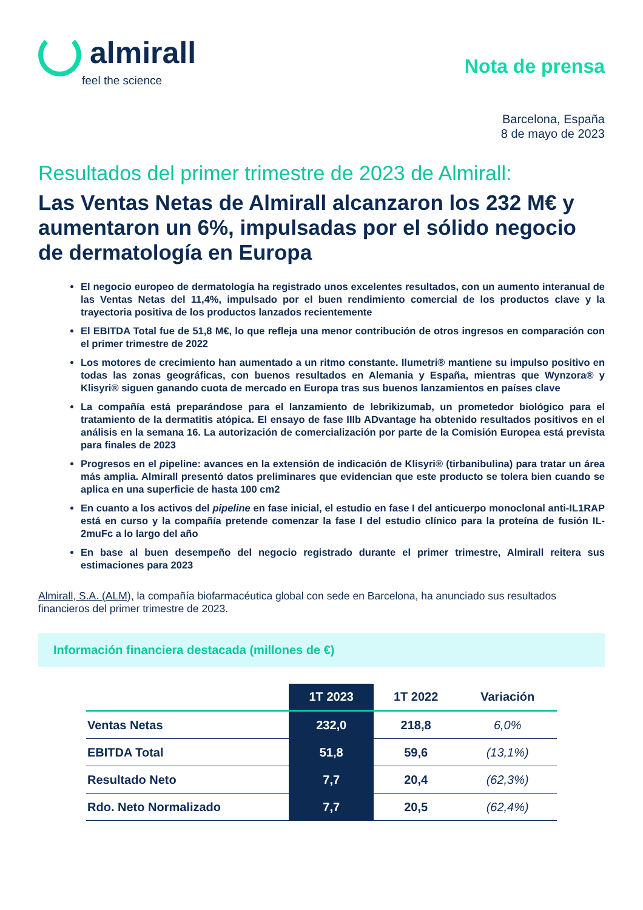almirall
feel the science
Nota de prensa
Barcelona, España
8 de mayo de 2023
Resultados del primer trimestre de 2023 de Almirall:
Las Ventas Netas de Almirall alcanzaron los 232 M€ y aumentaron un 6%, impulsadas por el sólido negocio de dermatología en Europa
El negocio europeo de dermatología ha registrado unos excelentes resultados, con un aumento interanual de las Ventas Netas del 11,4%, impulsado por el buen rendimiento comercial de los productos clave y la trayectoria positiva de los productos lanzados recientemente
El EBITDA Total fue de 51,8 M€, lo que refleja una menor contribución de otros ingresos en comparación con el primer trimestre de 2022
Los motores de crecimiento han aumentado a un ritmo constante. Ilumetri® mantiene su impulso positivo en todas las zonas geográficas, con buenos resultados en Alemania y España, mientras que Wynzora® y Klisyri® siguen ganando cuota de mercado en Europa tras sus buenos lanzamientos en países clave
La compañía está preparándose para el lanzamiento de lebrikizumab, un prometedor biológico para el tratamiento de la dermatitis atópica. El ensayo de fase IIIb ADvantage ha obtenido resultados positivos en el análisis en la semana 16. La autorización de comercialización por parte de la Comisión Europea está prevista para finales de 2023
Progresos en el pipeline: avances en la extensión de indicación de Klisyri® (tirbanibulina) para tratar un área más amplia. Almirall presentó datos preliminares que evidencian que este producto se tolera bien cuando se aplica en una superficie de hasta 100 cm2
En cuanto a los activos del pipeline en fase inicial, el estudio en fase I del anticuerpo monoclonal anti-IL1RAP está en curso y la compañía pretende comenzar la fase I del estudio clínico para la proteína de fusión IL-2muFc a lo largo del año
En base al buen desempeño del negocio registrado durante el primer trimestre, Almirall reitera sus estimaciones para 2023
Almirall, S.A. (ALM), la compañía biofarmacéutica global con sede en Barcelona, ha anunciado sus resultados financieros del primer trimestre de 2023.
Información financiera destacada (millones de €)
| | 1T 2023 | 1T 2022 | Variación |
| --- | --- | --- | --- |
| Ventas Netas | 232,0 | 218,8 | 6,0% |
| EBITDA Total | 51,8 | 59,6 | (13,1%) |
| Resultado Neto | 7,7 | 20,4 | (62,3%) |
| Rdo. Neto Normalizado | 7,7 | 20,5 | (62,4%) |